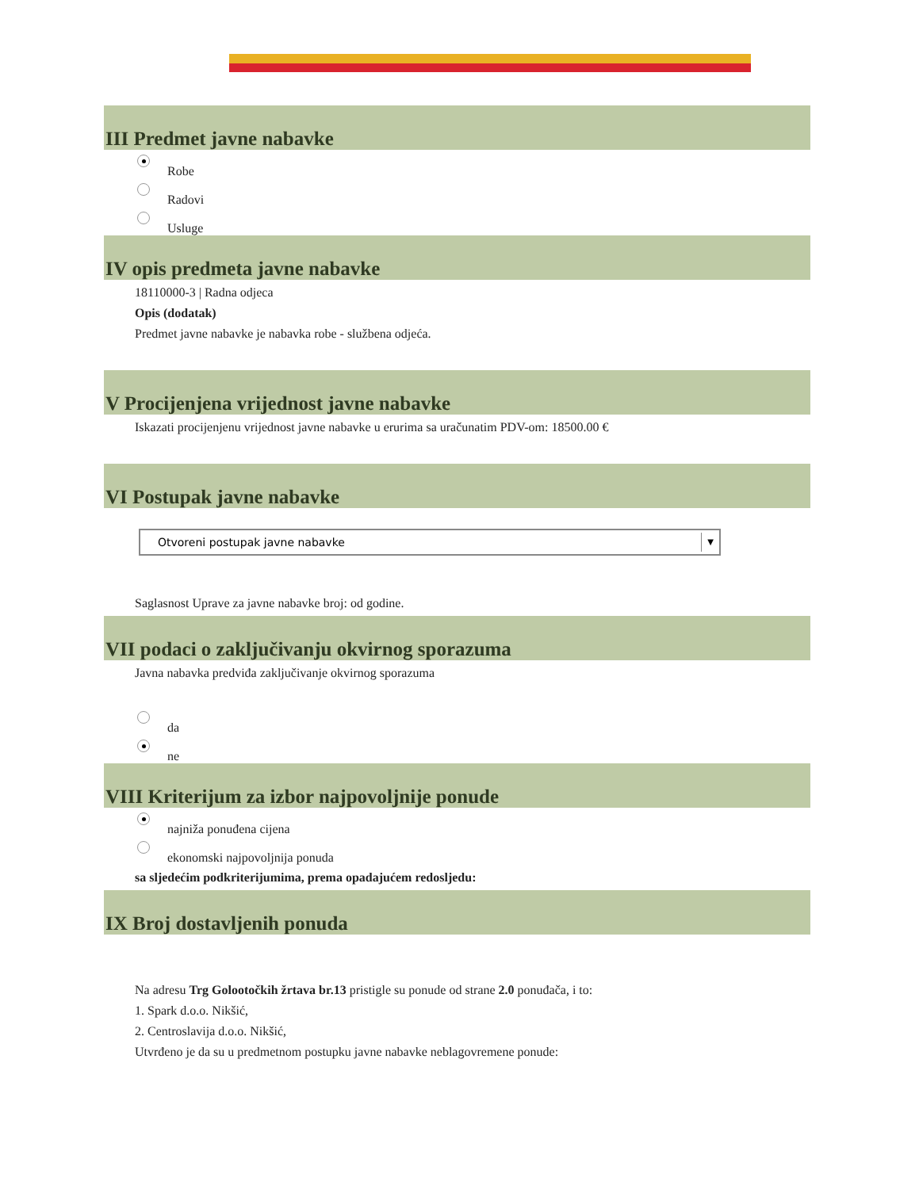III Predmet javne nabavke
Robe
Radovi
Usluge
IV opis predmeta javne nabavke
18110000-3 | Radna odjeca
Opis (dodatak)
Predmet javne nabavke je nabavka robe - službena odjeća.
V Procijenjena vrijednost javne nabavke
Iskazati procijenjenu vrijednost javne nabavke u erurima sa uračunatim PDV-om: 18500.00 €
VI Postupak javne nabavke
Otvoreni postupak javne nabavke
▼
Saglasnost Uprave za javne nabavke broj: od godine.
VII podaci o zaključivanju okvirnog sporazuma
Javna nabavka predviđa zaključivanje okvirnog sporazuma
da
ne
VIII Kriterijum za izbor najpovoljnije ponude
najniža ponuđena cijena
ekonomski najpovoljnija ponuda
sa sljedećim podkriterijumima, prema opadajućem redosljedu:
IX Broj dostavljenih ponuda
Na adresu Trg Golootočkih žrtava br.13 pristigle su ponude od strane 2.0 ponuđača, i to:
1. Spark d.o.o. Nikšić,
2. Centroslavija d.o.o. Nikšić,
Utvrđeno je da su u predmetnom postupku javne nabavke neblagovremene ponude: